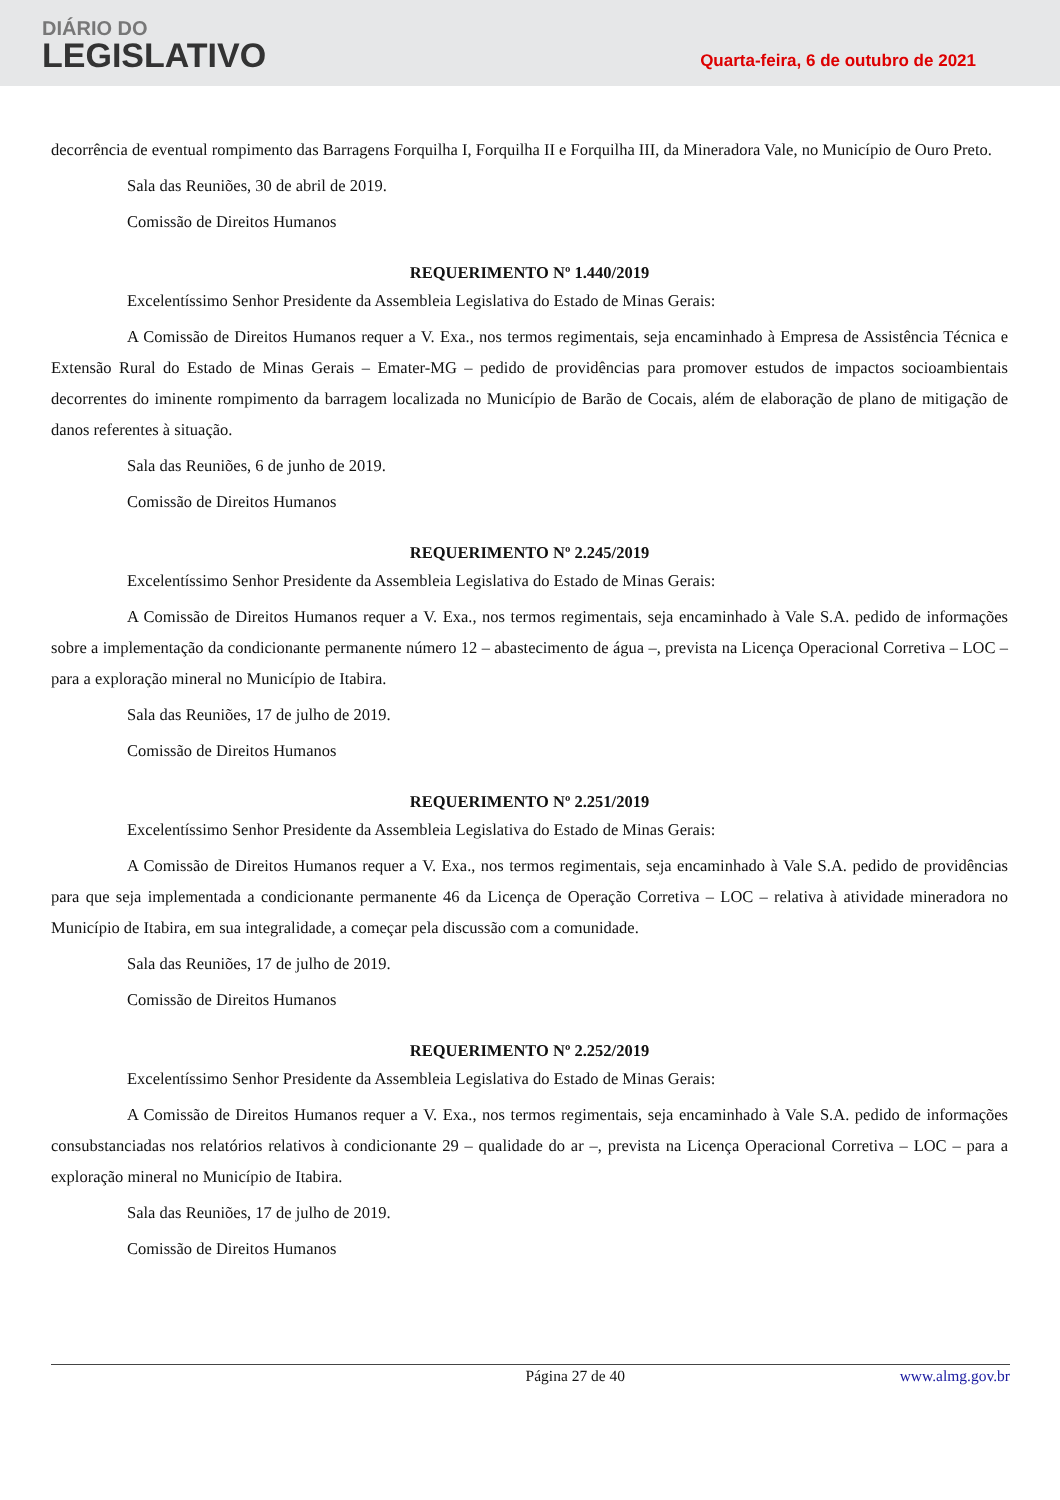DIÁRIO DO
LEGISLATIVO
Quarta-feira, 6 de outubro de 2021
decorrência de eventual rompimento das Barragens Forquilha I, Forquilha II e Forquilha III, da Mineradora Vale, no Município de Ouro Preto.
Sala das Reuniões, 30 de abril de 2019.
Comissão de Direitos Humanos
REQUERIMENTO Nº 1.440/2019
Excelentíssimo Senhor Presidente da Assembleia Legislativa do Estado de Minas Gerais:
A Comissão de Direitos Humanos requer a V. Exa., nos termos regimentais, seja encaminhado à Empresa de Assistência Técnica e Extensão Rural do Estado de Minas Gerais – Emater-MG – pedido de providências para promover estudos de impactos socioambientais decorrentes do iminente rompimento da barragem localizada no Município de Barão de Cocais, além de elaboração de plano de mitigação de danos referentes à situação.
Sala das Reuniões, 6 de junho de 2019.
Comissão de Direitos Humanos
REQUERIMENTO Nº 2.245/2019
Excelentíssimo Senhor Presidente da Assembleia Legislativa do Estado de Minas Gerais:
A Comissão de Direitos Humanos requer a V. Exa., nos termos regimentais, seja encaminhado à Vale S.A. pedido de informações sobre a implementação da condicionante permanente número 12 – abastecimento de água –, prevista na Licença Operacional Corretiva – LOC – para a exploração mineral no Município de Itabira.
Sala das Reuniões, 17 de julho de 2019.
Comissão de Direitos Humanos
REQUERIMENTO Nº 2.251/2019
Excelentíssimo Senhor Presidente da Assembleia Legislativa do Estado de Minas Gerais:
A Comissão de Direitos Humanos requer a V. Exa., nos termos regimentais, seja encaminhado à Vale S.A. pedido de providências para que seja implementada a condicionante permanente 46 da Licença de Operação Corretiva – LOC – relativa à atividade mineradora no Município de Itabira, em sua integralidade, a começar pela discussão com a comunidade.
Sala das Reuniões, 17 de julho de 2019.
Comissão de Direitos Humanos
REQUERIMENTO Nº 2.252/2019
Excelentíssimo Senhor Presidente da Assembleia Legislativa do Estado de Minas Gerais:
A Comissão de Direitos Humanos requer a V. Exa., nos termos regimentais, seja encaminhado à Vale S.A. pedido de informações consubstanciadas nos relatórios relativos à condicionante 29 – qualidade do ar –, prevista na Licença Operacional Corretiva – LOC – para a exploração mineral no Município de Itabira.
Sala das Reuniões, 17 de julho de 2019.
Comissão de Direitos Humanos
Página 27 de 40 www.almg.gov.br